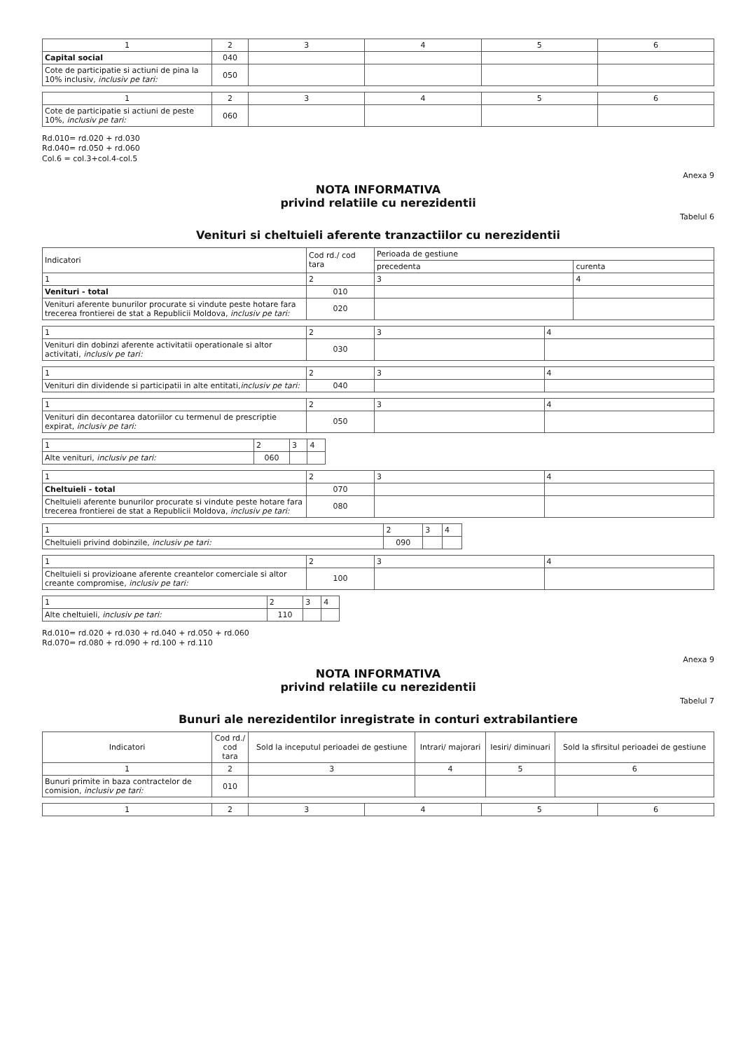| 1 | 2 | 3 | 4 | 5 | 6 |
| Capital social | 040 | | | | |
| Cote de participatie si actiuni de pina la 10% inclusiv, inclusiv pe tari: | 050 | | | | |
| 1 | 2 | 3 | 4 | 5 | 6 |
| Cote de participatie si actiuni de peste 10%, inclusiv pe tari: | 060 | | | | |
Rd.010= rd.020 + rd.030
Rd.040= rd.050 + rd.060
Col.6 = col.3+col.4-col.5
Anexa 9
NOTA INFORMATIVA
privind relatiile cu nerezidentii
Tabelul 6
Venituri si cheltuieli aferente tranzactiilor cu nerezidentii
| Indicatori | Cod rd./ cod tara | Perioada de gestiune | |
| | | precedenta | curenta |
| 1 | 2 | 3 | 4 |
| Venituri - total | 010 | | |
| Venituri aferente bunurilor procurate si vindute peste hotare fara trecerea frontierei de stat a Republicii Moldova, inclusiv pe tari: | 020 | | |
| 1 | 2 | 3 | 4 |
| Venituri din dobinzi aferente activitatii operationale si altor activitati, inclusiv pe tari: | 030 | | |
| 1 | 2 | 3 | 4 |
| Venituri din dividende si participatii in alte entitati, inclusiv pe tari: | 040 | | |
| 1 | 2 | 3 | 4 |
| Venituri din decontarea datoriilor cu termenul de prescriptie expirat, inclusiv pe tari: | 050 | | |
| 1 | 2 | 3 | 4 |
| Alte venituri, inclusiv pe tari: | 060 | | |
| 1 | 2 | 3 | 4 |
| Cheltuieli - total | 070 | | |
| Cheltuieli aferente bunurilor procurate si vindute peste hotare fara trecerea frontierei de stat a Republicii Moldova, inclusiv pe tari: | 080 | | |
| 1 | 2 | 3 | 4 |
| Cheltuieli privind dobinzile, inclusiv pe tari: | 090 | | |
| 1 | 2 | 3 | 4 |
| Cheltuieli si provizioane aferente creantelor comerciale si altor creante compromise, inclusiv pe tari: | 100 | | |
| 1 | 2 | 3 | 4 |
| Alte cheltuieli, inclusiv pe tari: | 110 | | |
Rd.010= rd.020 + rd.030 + rd.040 + rd.050 + rd.060
Rd.070= rd.080 + rd.090 + rd.100 + rd.110
Anexa 9
NOTA INFORMATIVA
privind relatiile cu nerezidentii
Tabelul 7
Bunuri ale nerezidentilor inregistrate in conturi extrabilantiere
| Indicatori | Cod rd./ cod tara | Sold la inceputul perioadei de gestiune | Intrari/ majorari | Iesiri/ diminuari | Sold la sfirsitul perioadei de gestiune |
| 1 | 2 | 3 | 4 | 5 | 6 |
| Bunuri primite in baza contractelor de comision, inclusiv pe tari: | 010 | | | | |
| 1 | 2 | 3 | 4 | 5 | 6 |